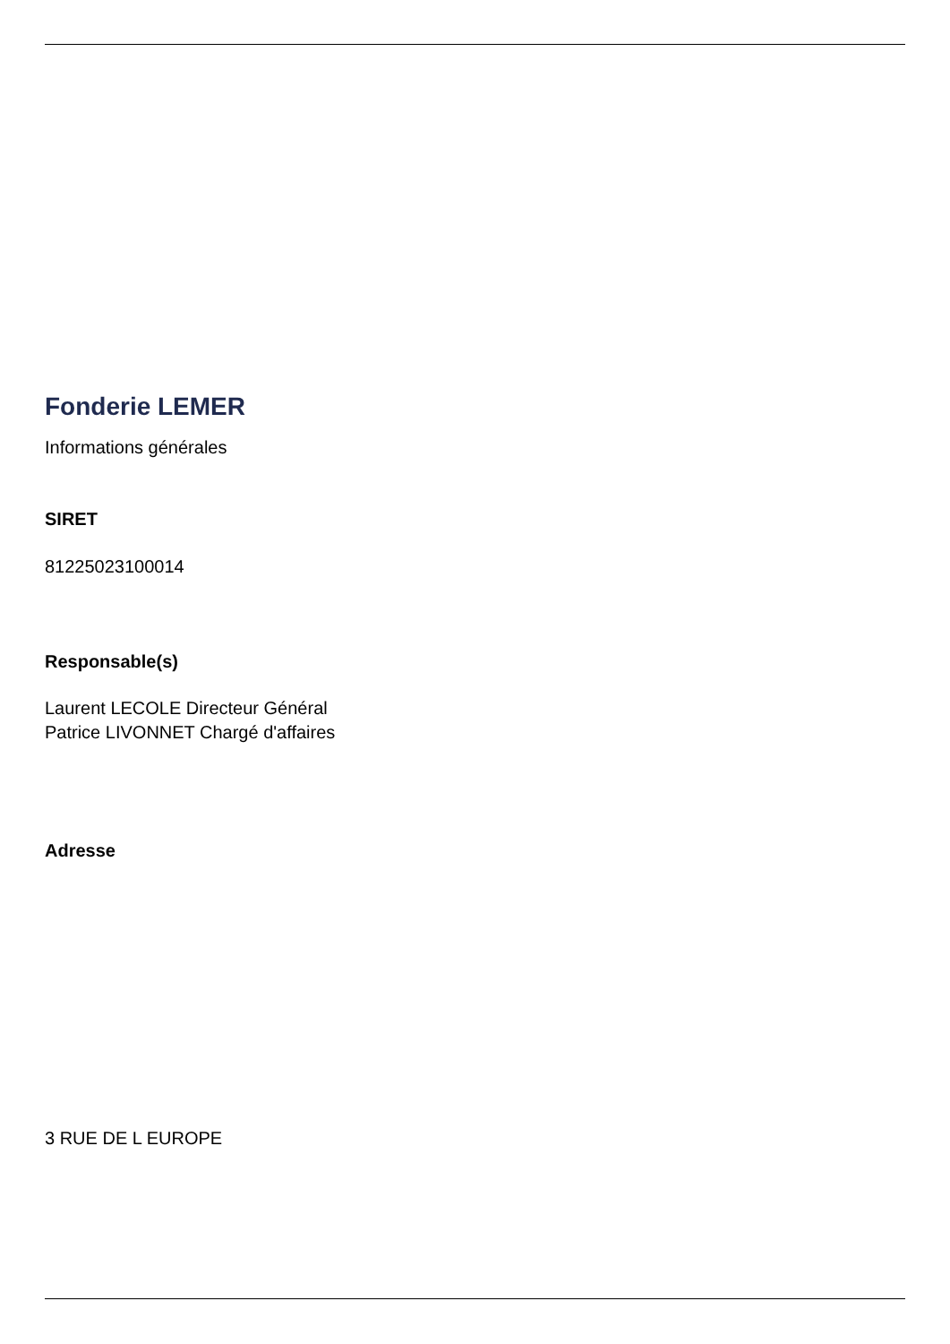Fonderie LEMER
Informations générales
SIRET
81225023100014
Responsable(s)
Laurent LECOLE Directeur Général
Patrice LIVONNET Chargé d'affaires
Adresse
3 RUE DE L EUROPE